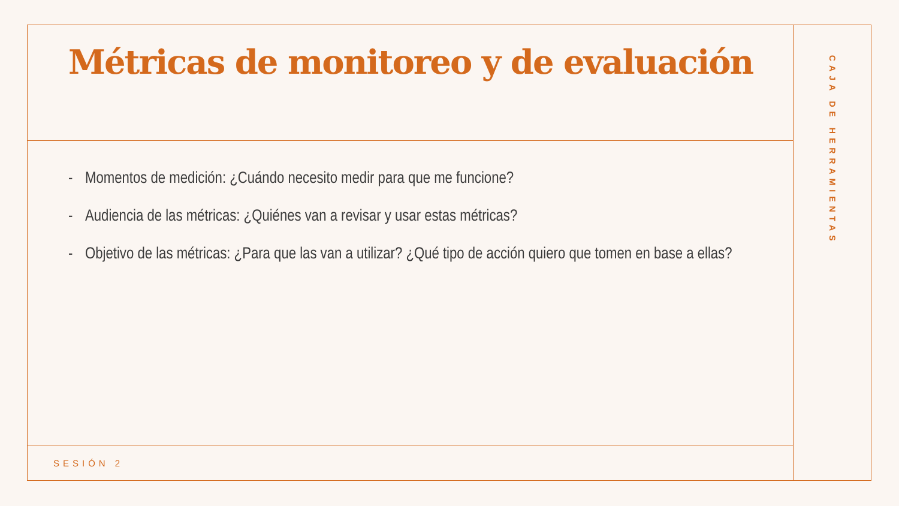Métricas de monitoreo y de evaluación
- Momentos de medición: ¿Cuándo necesito medir para que me funcione?
- Audiencia de las métricas: ¿Quiénes van a revisar y usar estas métricas?
- Objetivo de las métricas: ¿Para que las van a utilizar? ¿Qué tipo de acción quiero que tomen en base a ellas?
SESIÓN 2
CAJA DE HERRAMIENTAS